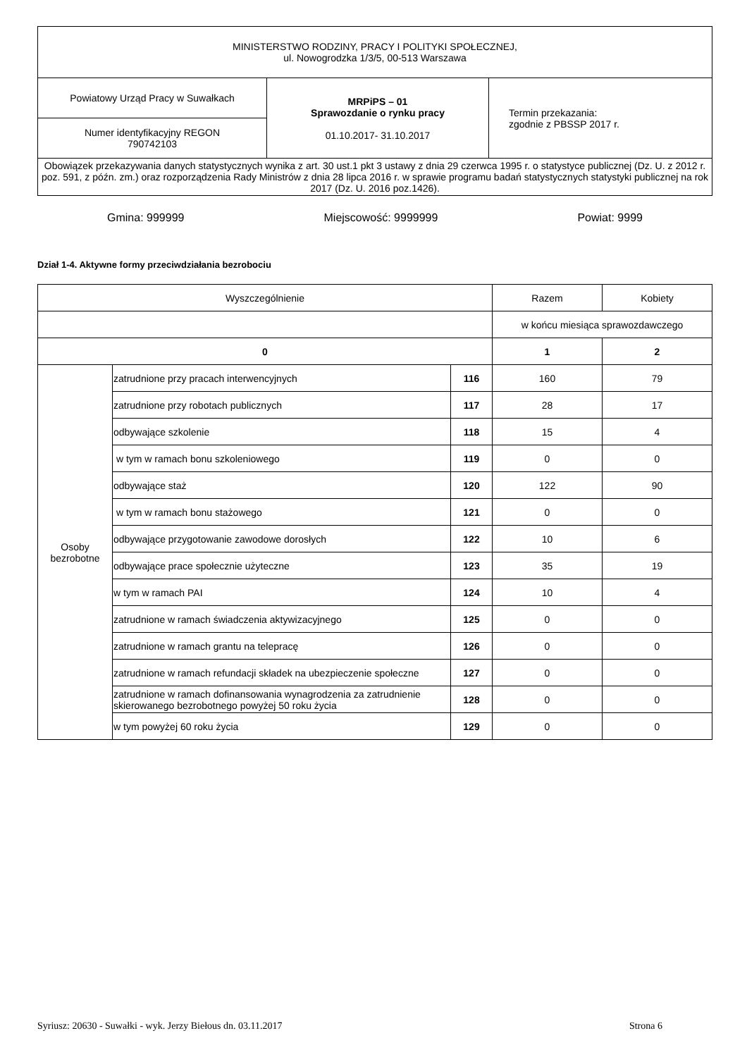| MINISTERSTWO RODZINY, PRACY I POLITYKI SPOŁECZNEJ, ul. Nowogrodzka 1/3/5, 00-513 Warszawa | | |
| Powiatowy Urząd Pracy w Suwałkach | MRPiPS – 01 Sprawozdanie o rynku pracy 01.10.2017- 31.10.2017 | Termin przekazania: zgodnie z PBSSP 2017 r. |
| Numer identyfikacyjny REGON 790742103 | | |
| Obowiązek przekazywania danych statystycznych wynika z art. 30 ust.1 pkt 3 ustawy z dnia 29 czerwca 1995 r. o statystyce publicznej (Dz. U. z 2012 r. poz. 591, z późn. zm.) oraz rozporządzenia Rady Ministrów z dnia 28 lipca 2016 r. w sprawie programu badań statystycznych statystyki publicznej na rok 2017 (Dz. U. 2016 poz.1426). | | |
Gmina: 999999 Miejscowość: 9999999 Powiat: 9999
Dział 1-4. Aktywne formy przeciwdziałania bezrobociu
| Wyszczególnienie | | | Razem | Kobiety |
| --- | --- | --- | --- | --- |
| | | | w końcu miesiąca sprawozdawczego | |
| 0 | | | 1 | 2 |
| Osoby bezrobotne | zatrudnione przy pracach interwencyjnych | 116 | 160 | 79 |
| | zatrudnione przy robotach publicznych | 117 | 28 | 17 |
| | odbywające szkolenie | 118 | 15 | 4 |
| | w tym w ramach bonu szkoleniowego | 119 | 0 | 0 |
| | odbywające staż | 120 | 122 | 90 |
| | w tym w ramach bonu stażowego | 121 | 0 | 0 |
| | odbywające przygotowanie zawodowe dorosłych | 122 | 10 | 6 |
| | odbywające prace społecznie użyteczne | 123 | 35 | 19 |
| | w tym w ramach PAI | 124 | 10 | 4 |
| | zatrudnione w ramach świadczenia aktywizacyjnego | 125 | 0 | 0 |
| | zatrudnione w ramach grantu na telepracę | 126 | 0 | 0 |
| | zatrudnione w ramach refundacji składek na ubezpieczenie społeczne | 127 | 0 | 0 |
| | zatrudnione w ramach dofinansowania wynagrodzenia za zatrudnienie skierowanego bezrobotnego powyżej 50 roku życia | 128 | 0 | 0 |
| | w tym powyżej 60 roku życia | 129 | 0 | 0 |
Syriusz: 20630 - Suwałki - wyk. Jerzy Biełous dn. 03.11.2017 Strona 6